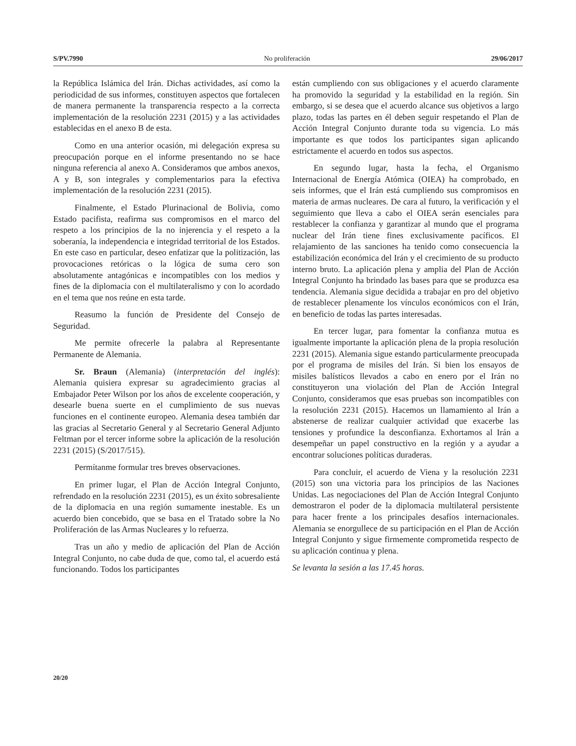S/PV.7990 No proliferación 29/06/2017
la República Islámica del Irán. Dichas actividades, así como la periodicidad de sus informes, constituyen aspectos que fortalecen de manera permanente la transparencia respecto a la correcta implementación de la resolución 2231 (2015) y a las actividades establecidas en el anexo B de esta.
Como en una anterior ocasión, mi delegación expresa su preocupación porque en el informe presentando no se hace ninguna referencia al anexo A. Consideramos que ambos anexos, A y B, son integrales y complementarios para la efectiva implementación de la resolución 2231 (2015).
Finalmente, el Estado Plurinacional de Bolivia, como Estado pacifista, reafirma sus compromisos en el marco del respeto a los principios de la no injerencia y el respeto a la soberanía, la independencia e integridad territorial de los Estados. En este caso en particular, deseo enfatizar que la politización, las provocaciones retóricas o la lógica de suma cero son absolutamente antagónicas e incompatibles con los medios y fines de la diplomacia con el multilateralismo y con lo acordado en el tema que nos reúne en esta tarde.
Reasumo la función de Presidente del Consejo de Seguridad.
Me permite ofrecerle la palabra al Representante Permanente de Alemania.
Sr. Braun (Alemania) (interpretación del inglés): Alemania quisiera expresar su agradecimiento gracias al Embajador Peter Wilson por los años de excelente cooperación, y desearle buena suerte en el cumplimiento de sus nuevas funciones en el continente europeo. Alemania desea también dar las gracias al Secretario General y al Secretario General Adjunto Feltman por el tercer informe sobre la aplicación de la resolución 2231 (2015) (S/2017/515).
Permítanme formular tres breves observaciones.
En primer lugar, el Plan de Acción Integral Conjunto, refrendado en la resolución 2231 (2015), es un éxito sobresaliente de la diplomacia en una región sumamente inestable. Es un acuerdo bien concebido, que se basa en el Tratado sobre la No Proliferación de las Armas Nucleares y lo refuerza.
Tras un año y medio de aplicación del Plan de Acción Integral Conjunto, no cabe duda de que, como tal, el acuerdo está funcionando. Todos los participantes
están cumpliendo con sus obligaciones y el acuerdo claramente ha promovido la seguridad y la estabilidad en la región. Sin embargo, si se desea que el acuerdo alcance sus objetivos a largo plazo, todas las partes en él deben seguir respetando el Plan de Acción Integral Conjunto durante toda su vigencia. Lo más importante es que todos los participantes sigan aplicando estrictamente el acuerdo en todos sus aspectos.
En segundo lugar, hasta la fecha, el Organismo Internacional de Energía Atómica (OIEA) ha comprobado, en seis informes, que el Irán está cumpliendo sus compromisos en materia de armas nucleares. De cara al futuro, la verificación y el seguimiento que lleva a cabo el OIEA serán esenciales para restablecer la confianza y garantizar al mundo que el programa nuclear del Irán tiene fines exclusivamente pacíficos. El relajamiento de las sanciones ha tenido como consecuencia la estabilización económica del Irán y el crecimiento de su producto interno bruto. La aplicación plena y amplia del Plan de Acción Integral Conjunto ha brindado las bases para que se produzca esa tendencia. Alemania sigue decidida a trabajar en pro del objetivo de restablecer plenamente los vínculos económicos con el Irán, en beneficio de todas las partes interesadas.
En tercer lugar, para fomentar la confianza mutua es igualmente importante la aplicación plena de la propia resolución 2231 (2015). Alemania sigue estando particularmente preocupada por el programa de misiles del Irán. Si bien los ensayos de misiles balísticos llevados a cabo en enero por el Irán no constituyeron una violación del Plan de Acción Integral Conjunto, consideramos que esas pruebas son incompatibles con la resolución 2231 (2015). Hacemos un llamamiento al Irán a abstenerse de realizar cualquier actividad que exacerbe las tensiones y profundice la desconfianza. Exhortamos al Irán a desempeñar un papel constructivo en la región y a ayudar a encontrar soluciones políticas duraderas.
Para concluir, el acuerdo de Viena y la resolución 2231 (2015) son una victoria para los principios de las Naciones Unidas. Las negociaciones del Plan de Acción Integral Conjunto demostraron el poder de la diplomacia multilateral persistente para hacer frente a los principales desafíos internacionales. Alemania se enorgullece de su participación en el Plan de Acción Integral Conjunto y sigue firmemente comprometida respecto de su aplicación continua y plena.
Se levanta la sesión a las 17.45 horas.
20/20